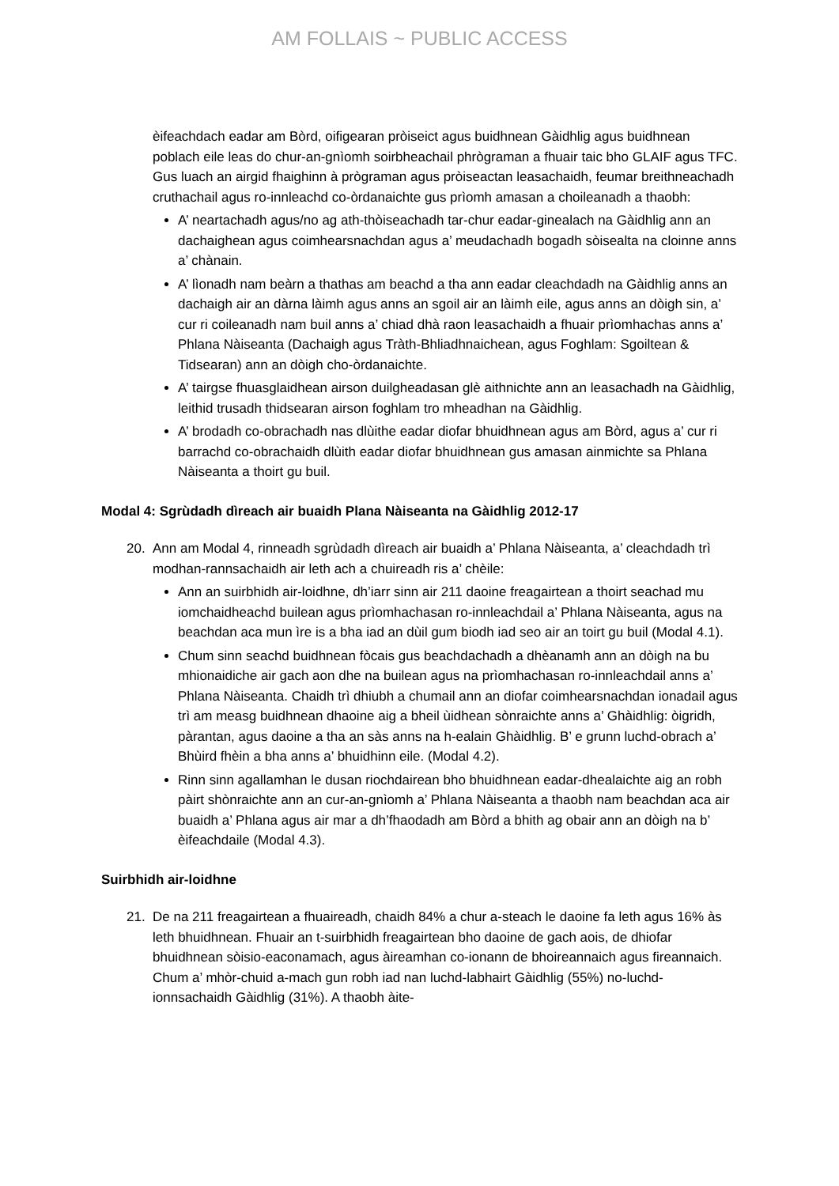AM FOLLAIS ~ PUBLIC ACCESS
èifeachdach eadar am Bòrd, oifigearan pròiseict agus buidhnean Gàidhlig agus buidhnean poblach eile leas do chur-an-gnìomh soirbheachail phrògraman a fhuair taic bho GLAIF agus TFC. Gus luach an airgid fhaighinn à prògraman agus pròiseactan leasachaidh, feumar breithneachadh cruthachail agus ro-innleachd co-òrdanaichte gus prìomh amasan a choileanadh a thaobh:
A’ neartachadh agus/no ag ath-thòiseachadh tar-chur eadar-ginealach na Gàidhlig ann an dachaighean agus coimhearsnachdan agus a’ meudachadh bogadh sòisealta na cloinne anns a’ chànain.
A’ lìonadh nam beàrn a thathas am beachd a tha ann eadar cleachdadh na Gàidhlig anns an dachaigh air an dàrna làimh agus anns an sgoil air an làimh eile, agus anns an dòigh sin, a’ cur ri coileanadh nam buil anns a’ chiad dhà raon leasachaidh a fhuair prìomhachas anns a’ Phlana Nàiseanta (Dachaigh agus Tràth-Bhliadhnaichean, agus Foghlam: Sgoiltean & Tidsearan) ann an dòigh cho-òrdanaichte.
A’ tairgse fhuasglaidhean airson duilgheadasan glè aithnichte ann an leasachadh na Gàidhlig, leithid trusadh thidsearan airson foghlam tro mheadhan na Gàidhlig.
A’ brodadh co-obrachadh nas dlùithe eadar diofar bhuidhnean agus am Bòrd, agus a’ cur ri barrachd co-obrachaidh dlùith eadar diofar bhuidhnean gus amasan ainmichte sa Phlana Nàiseanta a thoirt gu buil.
Modal 4: Sgrùdadh dìreach air buaidh Plana Nàiseanta na Gàidhlig 2012-17
20. Ann am Modal 4, rinneadh sgrùdadh dìreach air buaidh a’ Phlana Nàiseanta, a’ cleachdadh trì modhan-rannsachaidh air leth ach a chuireadh ris a’ chèile:
Ann an suirbhidh air-loidhne, dh’iarr sinn air 211 daoine freagairtean a thoirt seachad mu iomchaidheachd builean agus prìomhachasan ro-innleachdail a’ Phlana Nàiseanta, agus na beachdan aca mun ìre is a bha iad an dùil gum biodh iad seo air an toirt gu buil (Modal 4.1).
Chum sinn seachd buidhnean fòcais gus beachdachadh a dhèanamh ann an dòigh na bu mhionaidiche air gach aon dhe na builean agus na prìomhachasan ro-innleachdail anns a’ Phlana Nàiseanta. Chaidh trì dhiubh a chumail ann an diofar coimhearsnachdan ionadail agus trì am measg buidhnean dhaoine aig a bheil ùidhean sònraichte anns a’ Ghàidhlig: òigridh, pàrantan, agus daoine a tha an sàs anns na h-ealain Ghàidhlig. B’ e grunn luchd-obrach a’ Bhùird fhèin a bha anns a’ bhuidhinn eile. (Modal 4.2).
Rinn sinn agallamhan le dusan riochdairean bho bhuidhnean eadar-dhealaichte aig an robh pàirt shònraichte ann an cur-an-gnìomh a’ Phlana Nàiseanta a thaobh nam beachdan aca air buaidh a’ Phlana agus air mar a dh’fhaodadh am Bòrd a bhith ag obair ann an dòigh na b’ èifeachdaile (Modal 4.3).
Suirbhidh air-loidhne
21. De na 211 freagairtean a fhuaireadh, chaidh 84% a chur a-steach le daoine fa leth agus 16% às leth bhuidhnean. Fhuair an t-suirbhidh freagairtean bho daoine de gach aois, de dhiofar bhuidhnean sòisio-eaconamach, agus àireamhan co-ionann de bhoireannaich agus fireannaich. Chum a’ mhòr-chuid a-mach gun robh iad nan luchd-labhairt Gàidhlig (55%) no-luchd-ionnsachaidh Gàidhlig (31%). A thaobh àite-